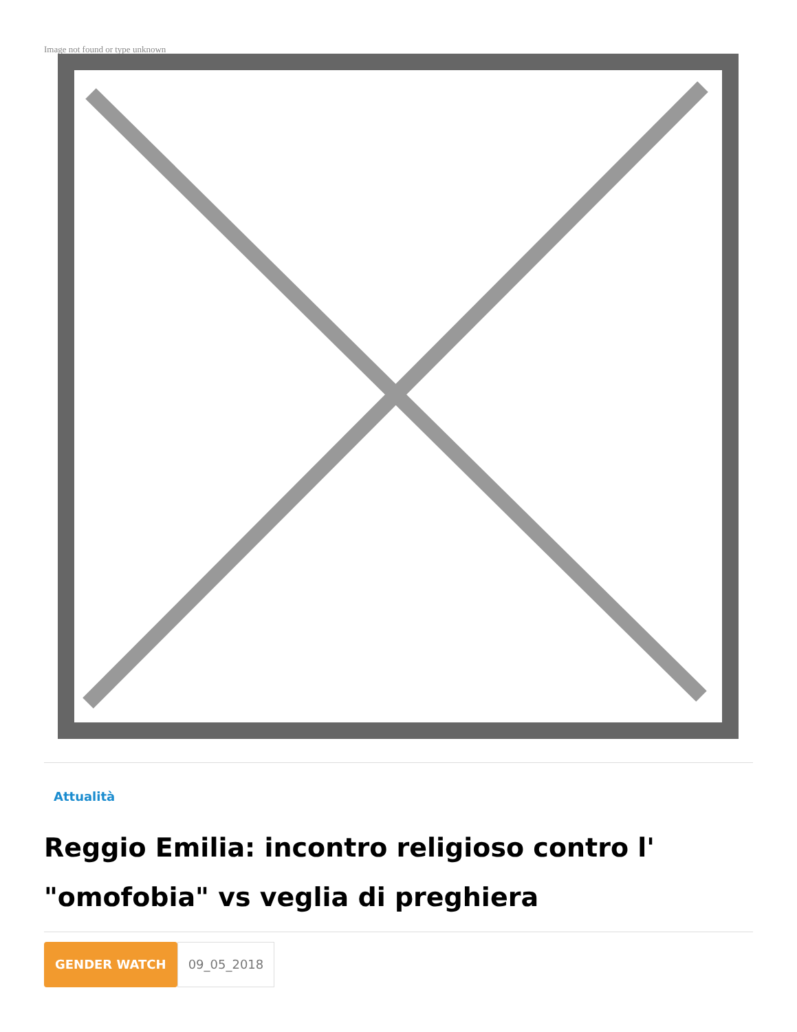Image not found or type unknown
Attualità
Reggio Emilia: incontro religioso contro l' "omofobia" vs veglia di preghiera
GENDER WATCH
09_05_2018